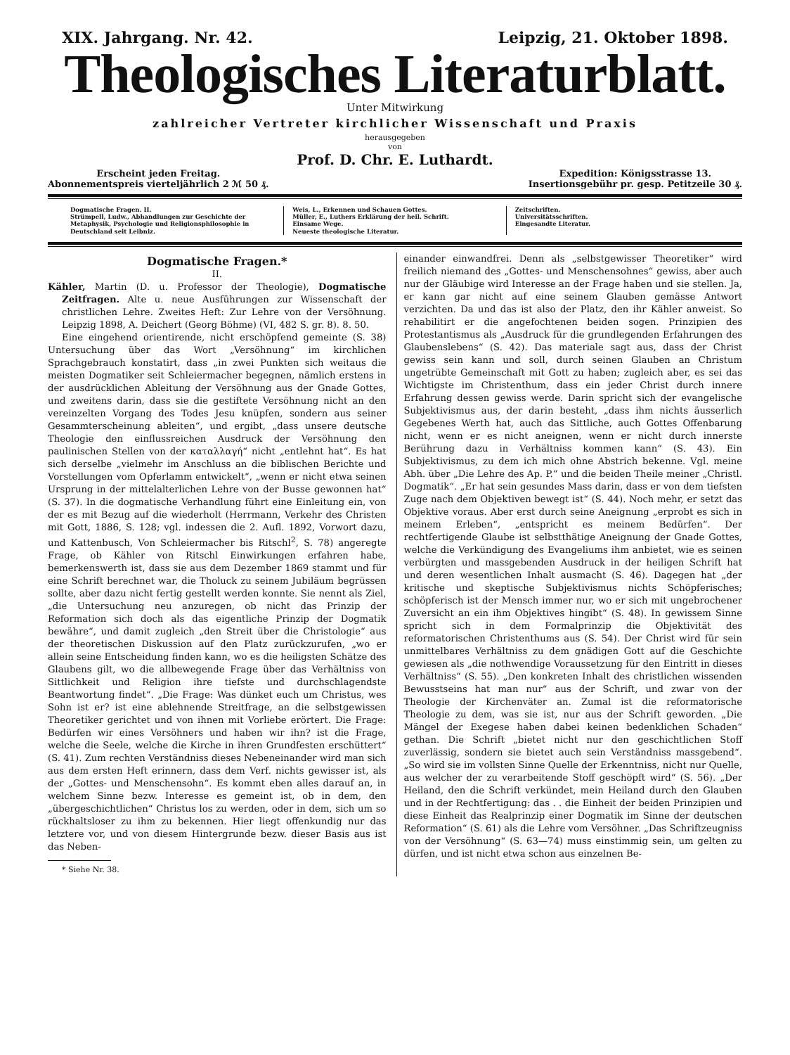XIX. Jahrgang. Nr. 42. Leipzig, 21. Oktober 1898.
Theologisches Literaturblatt.
Unter Mitwirkung
zahlreicher Vertreter kirchlicher Wissenschaft und Praxis
herausgegeben
von
Prof. D. Chr. E. Luthardt.
Erscheint jeden Freitag.
Abonnementspreis vierteljährlich 2 ℳ 50 ₰.
Expedition: Königsstrasse 13.
Insertionsgebühr pr. gesp. Petitzeile 30 ₰.
Dogmatische Fragen. II.
Strümpell, Ludw., Abhandlungen zur Geschichte der Metaphysik, Psychologie und Religionsphilosophie in Deutschland seit Leibniz.
Weis, L., Erkennen und Schauen Gottes.
Müller, E., Luthers Erklärung der heil. Schrift.
Einsame Wege.
Neueste theologische Literatur.
Zeitschriften.
Universitätsschriften.
Eingesandte Literatur.
Dogmatische Fragen.*
II.
Kähler, Martin (D. u. Professor der Theologie), Dogmatische Zeitfragen. Alte u. neue Ausführungen zur Wissenschaft der christlichen Lehre. Zweites Heft: Zur Lehre von der Versöhnung. Leipzig 1898, A. Deichert (Georg Böhme) (VI, 482 S. gr. 8). 8. 50.
Eine eingehend orientirende, nicht erschöpfend gemeinte (S. 38) Untersuchung über das Wort „Versöhnung“ im kirchlichen Sprachgebrauch konstatirt, dass „in zwei Punkten sich weitaus die meisten Dogmatiker seit Schleiermacher begegnen, nämlich erstens in der ausdrücklichen Ableitung der Versöhnung aus der Gnade Gottes, und zweitens darin, dass sie die gestiftete Versöhnung nicht an den vereinzelten Vorgang des Todes Jesu knüpfen, sondern aus seiner Gesammterscheinung ableiten“, und ergibt, „dass unsere deutsche Theologie den einflussreichen Ausdruck der Versöhnung den paulinischen Stellen von der καταλλαγή“ nicht „entlehnt hat“. Es hat sich derselbe „vielmehr im Anschluss an die biblischen Berichte und Vorstellungen vom Opferlamm entwickelt“, „wenn er nicht etwa seinen Ursprung in der mittelalterlichen Lehre von der Busse gewonnen hat“ (S. 37). In die dogmatische Verhandlung führt eine Einleitung ein, von der es mit Bezug auf die wiederholt (Herrmann, Verkehr des Christen mit Gott, 1886, S. 128; vgl. indessen die 2. Aufl. 1892, Vorwort dazu, und Kattenbusch, Von Schleiermacher bis Ritschl<sup>2</sup>, S. 78) angeregte Frage, ob Kähler von Ritschl Einwirkungen erfahren habe, bemerkenswerth ist, dass sie aus dem Dezember 1869 stammt und für eine Schrift berechnet war, die Tholuck zu seinem Jubiläum begrüssen sollte, aber dazu nicht fertig gestellt werden konnte. Sie nennt als Ziel, „die Untersuchung neu anzuregen, ob nicht das Prinzip der Reformation sich doch als das eigentliche Prinzip der Dogmatik bewähre“, und damit zugleich „den Streit über die Christologie“ aus der theoretischen Diskussion auf den Platz zurückzurufen, „wo er allein seine Entscheidung finden kann, wo es die heiligsten Schätze des Glaubens gilt, wo die allbewegende Frage über das Verhältniss von Sittlichkeit und Religion ihre tiefste und durchschlagendste Beantwortung findet“. „Die Frage: Was dünket euch um Christus, wes Sohn ist er? ist eine ablehnende Streitfrage, an die selbstgewissen Theoretiker gerichtet und von ihnen mit Vorliebe erörtert. Die Frage: Bedürfen wir eines Versöhners und haben wir ihn? ist die Frage, welche die Seele, welche die Kirche in ihren Grundfesten erschüttert“ (S. 41). Zum rechten Verständniss dieses Nebeneinander wird man sich aus dem ersten Heft erinnern, dass dem Verf. nichts gewisser ist, als der „Gottes- und Menschensohn“. Es kommt eben alles darauf an, in welchem Sinne bezw. Interesse es gemeint ist, ob in dem, den „übergeschichtlichen“ Christus los zu werden, oder in dem, sich um so rückhaltsloser zu ihm zu bekennen. Hier liegt offenkundig nur das letztere vor, und von diesem Hintergrunde bezw. dieser Basis aus ist das Neben-
* Siehe Nr. 38.
einander einwandfrei. Denn als „selbstgewisser Theoretiker“ wird freilich niemand des „Gottes- und Menschensohnes“ gewiss, aber auch nur der Gläubige wird Interesse an der Frage haben und sie stellen. Ja, er kann gar nicht auf eine seinem Glauben gemässe Antwort verzichten. Da und das ist also der Platz, den ihr Kähler anweist. So rehabilitirt er die angefochtenen beiden sogen. Prinzipien des Protestantismus als „Ausdruck für die grundlegenden Erfahrungen des Glaubenslebens“ (S. 42). Das materiale sagt aus, dass der Christ gewiss sein kann und soll, durch seinen Glauben an Christum ungetrübte Gemeinschaft mit Gott zu haben; zugleich aber, es sei das Wichtigste im Christenthum, dass ein jeder Christ durch innere Erfahrung dessen gewiss werde. Darin spricht sich der evangelische Subjektivismus aus, der darin besteht, „dass ihm nichts äusserlich Gegebenes Werth hat, auch das Sittliche, auch Gottes Offenbarung nicht, wenn er es nicht aneignen, wenn er nicht durch innerste Berührung dazu in Verhältniss kommen kann“ (S. 43). Ein Subjektivismus, zu dem ich mich ohne Abstrich bekenne. Vgl. meine Abh. über „Die Lehre des Ap. P.“ und die beiden Theile meiner „Christl. Dogmatik“. „Er hat sein gesundes Mass darin, dass er von dem tiefsten Zuge nach dem Objektiven bewegt ist“ (S. 44). Noch mehr, er setzt das Objektive voraus. Aber erst durch seine Aneignung „erprobt es sich in meinem Erleben“, „entspricht es meinem Bedürfen“. Der rechtfertigende Glaube ist selbstthätige Aneignung der Gnade Gottes, welche die Verkündigung des Evangeliums ihm anbietet, wie es seinen verbürgten und massgebenden Ausdruck in der heiligen Schrift hat und deren wesentlichen Inhalt ausmacht (S. 46). Dagegen hat „der kritische und skeptische Subjektivismus nichts Schöpferisches; schöpferisch ist der Mensch immer nur, wo er sich mit ungebrochener Zuversicht an ein ihm Objektives hingibt“ (S. 48). In gewissem Sinne spricht sich in dem Formalprinzip die Objektivität des reformatorischen Christenthums aus (S. 54). Der Christ wird für sein unmittelbares Verhältniss zu dem gnädigen Gott auf die Geschichte gewiesen als „die nothwendige Voraussetzung für den Eintritt in dieses Verhältniss“ (S. 55). „Den konkreten Inhalt des christlichen wissenden Bewusstseins hat man nur“ aus der Schrift, und zwar von der Theologie der Kirchenväter an. Zumal ist die reformatorische Theologie zu dem, was sie ist, nur aus der Schrift geworden. „Die Mängel der Exegese haben dabei keinen bedenklichen Schaden“ gethan. Die Schrift „bietet nicht nur den geschichtlichen Stoff zuverlässig, sondern sie bietet auch sein Verständniss massgebend“. „So wird sie im vollsten Sinne Quelle der Erkenntniss, nicht nur Quelle, aus welcher der zu verarbeitende Stoff geschöpft wird“ (S. 56). „Der Heiland, den die Schrift verkündet, mein Heiland durch den Glauben und in der Rechtfertigung: das . . die Einheit der beiden Prinzipien und diese Einheit das Realprinzip einer Dogmatik im Sinne der deutschen Reformation“ (S. 61) als die Lehre vom Versöhner. „Das Schriftzeugniss von der Versöhnung“ (S. 63—74) muss einstimmig sein, um gelten zu dürfen, und ist nicht etwa schon aus einzelnen Be-